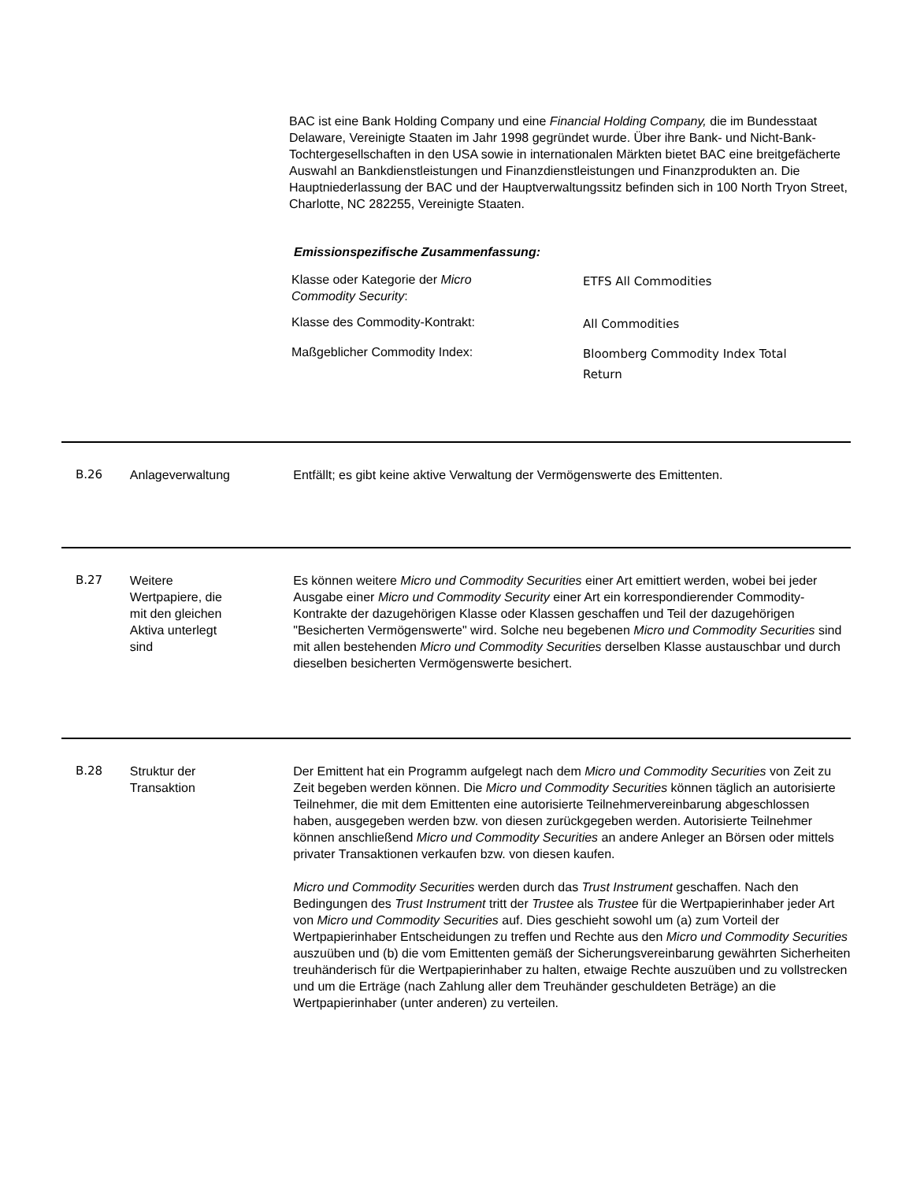BAC ist eine Bank Holding Company und eine Financial Holding Company, die im Bundesstaat Delaware, Vereinigte Staaten im Jahr 1998 gegründet wurde. Über ihre Bank- und Nicht-Bank-Tochtergesellschaften in den USA sowie in internationalen Märkten bietet BAC eine breitgefächerte Auswahl an Bankdienstleistungen und Finanzdienstleistungen und Finanzprodukten an. Die Hauptniederlassung der BAC und der Hauptverwaltungssitz befinden sich in 100 North Tryon Street, Charlotte, NC 282255, Vereinigte Staaten.
Emissionspezifische Zusammenfassung:
| Klasse oder Kategorie der Micro Commodity Security : | ETFS All Commodities |
| Klasse des Commodity-Kontrakt: | All Commodities |
| Maßgeblicher Commodity Index: | Bloomberg Commodity Index Total Return |
B.26 Anlageverwaltung Entfällt; es gibt keine aktive Verwaltung der Vermögenswerte des Emittenten.
B.27 Weitere
Wertpapiere, die
mit den gleichen
Aktiva unterlegt
sind
Es können weitere Micro und Commodity Securities einer Art emittiert werden, wobei bei jeder Ausgabe einer Micro und Commodity Security einer Art ein korrespondierender Commodity-Kontrakte der dazugehörigen Klasse oder Klassen geschaffen und Teil der dazugehörigen "Besicherten Vermögenswerte" wird. Solche neu begebenen Micro und Commodity Securities sind mit allen bestehenden Micro und Commodity Securities derselben Klasse austauschbar und durch dieselben besicherten Vermögenswerte besichert.
B.28 Struktur der
Transaktion
Der Emittent hat ein Programm aufgelegt nach dem Micro und Commodity Securities von Zeit zu Zeit begeben werden können. Die Micro und Commodity Securities können täglich an autorisierte Teilnehmer, die mit dem Emittenten eine autorisierte Teilnehmervereinbarung abgeschlossen haben, ausgegeben werden bzw. von diesen zurückgegeben werden. Autorisierte Teilnehmer können anschließend Micro und Commodity Securities an andere Anleger an Börsen oder mittels privater Transaktionen verkaufen bzw. von diesen kaufen.
Micro und Commodity Securities werden durch das Trust Instrument geschaffen. Nach den Bedingungen des Trust Instrument tritt der Trustee als Trustee für die Wertpapierinhaber jeder Art von Micro und Commodity Securities auf. Dies geschieht sowohl um (a) zum Vorteil der Wertpapierinhaber Entscheidungen zu treffen und Rechte aus den Micro und Commodity Securities auszuüben und (b) die vom Emittenten gemäß der Sicherungsvereinbarung gewährten Sicherheiten treuhänderisch für die Wertpapierinhaber zu halten, etwaige Rechte auszuüben und zu vollstrecken und um die Erträge (nach Zahlung aller dem Treuhänder geschuldeten Beträge) an die Wertpapierinhaber (unter anderen) zu verteilen.